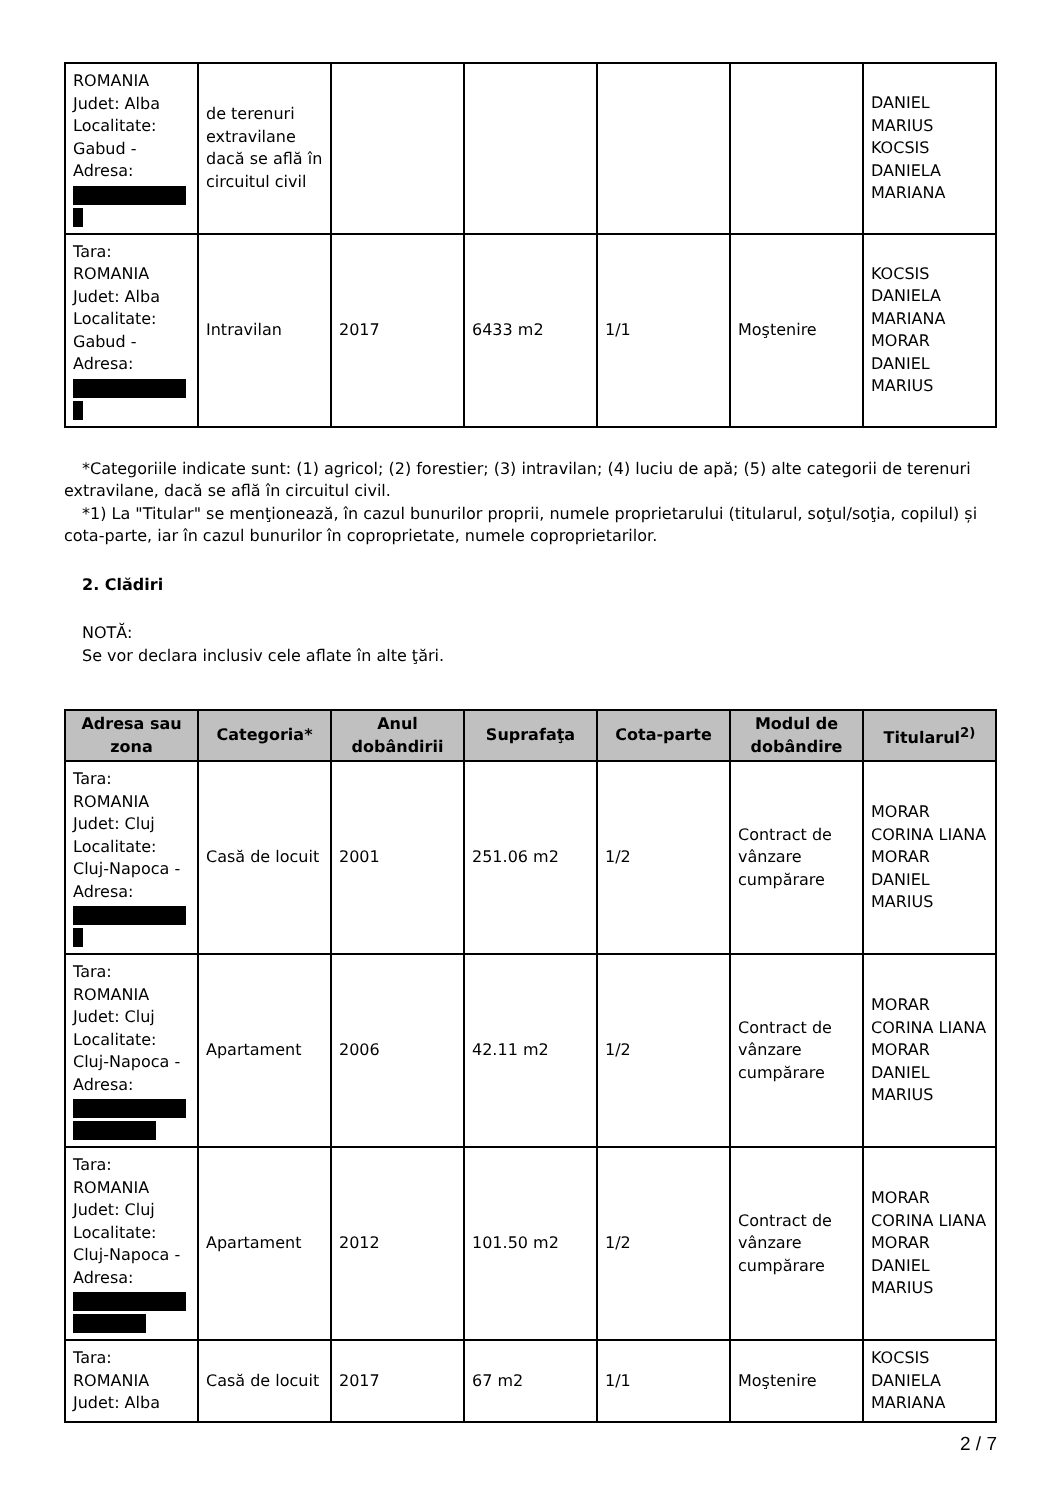| ROMANIA Judet: Alba Localitate: Gabud - Adresa: | de terenuri extravilane dacă se află în circuitul civil | | | | | DANIEL MARIUS KOCSIS DANIELA MARIANA |
| Tara: ROMANIA Judet: Alba Localitate: Gabud - Adresa: | Intravilan | 2017 | 6433 m2 | 1/1 | Moştenire | KOCSIS DANIELA MARIANA MORAR DANIEL MARIUS |
*Categoriile indicate sunt: (1) agricol; (2) forestier; (3) intravilan; (4) luciu de apă; (5) alte categorii de terenuri extravilane, dacă se află în circuitul civil.
*1) La "Titular" se menţionează, în cazul bunurilor proprii, numele proprietarului (titularul, soţul/soţia, copilul) și cota-parte, iar în cazul bunurilor în coproprietate, numele coproprietarilor.
2. Clădiri
NOTĂ:
Se vor declara inclusiv cele aflate în alte ţări.
| Adresa sau zona | Categoria* | Anul dobândirii | Suprafaţa | Cota-parte | Modul de dobândire | Titularul<sup>2)</sup> |
| --- | --- | --- | --- | --- | --- | --- |
| Tara: ROMANIA Judet: Cluj Localitate: Cluj-Napoca - Adresa: | Casă de locuit | 2001 | 251.06 m2 | 1/2 | Contract de vânzare cumpărare | MORAR CORINA LIANA MORAR DANIEL MARIUS |
| Tara: ROMANIA Judet: Cluj Localitate: Cluj-Napoca - Adresa: | Apartament | 2006 | 42.11 m2 | 1/2 | Contract de vânzare cumpărare | MORAR CORINA LIANA MORAR DANIEL MARIUS |
| Tara: ROMANIA Judet: Cluj Localitate: Cluj-Napoca - Adresa: | Apartament | 2012 | 101.50 m2 | 1/2 | Contract de vânzare cumpărare | MORAR CORINA LIANA MORAR DANIEL MARIUS |
| Tara: ROMANIA Judet: Alba | Casă de locuit | 2017 | 67 m2 | 1/1 | Moştenire | KOCSIS DANIELA MARIANA |
2 / 7